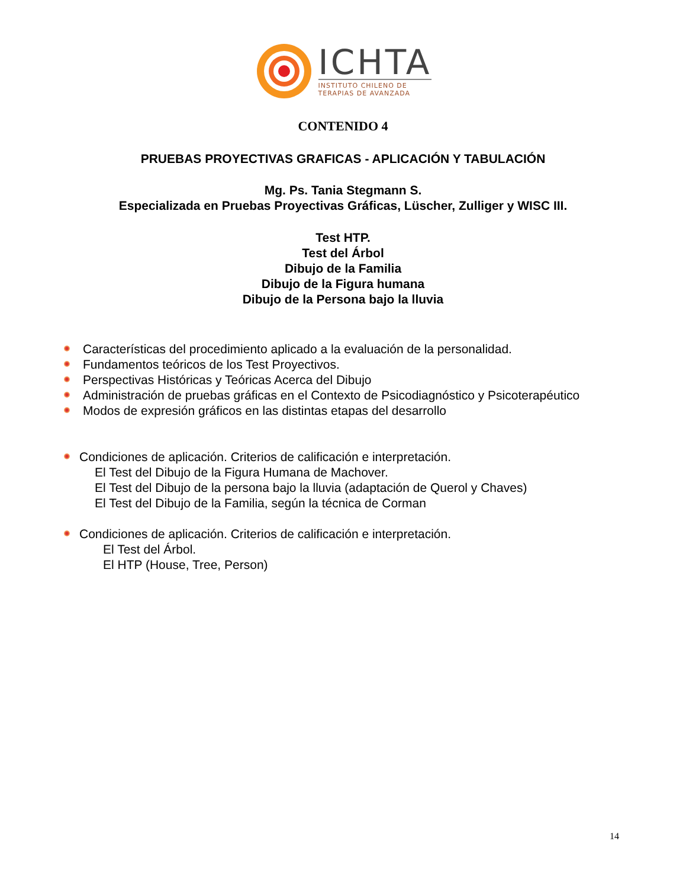ICHTA
INSTITUTO CHILENO DE
TERAPIAS DE AVANZADA
CONTENIDO 4
PRUEBAS PROYECTIVAS GRAFICAS - APLICACIÓN Y TABULACIÓN
Mg. Ps. Tania Stegmann S.
Especializada en Pruebas Proyectivas Gráficas, Lüscher, Zulliger y WISC III.
Test HTP.
Test del Árbol
Dibujo de la Familia
Dibujo de la Figura humana
Dibujo de la Persona bajo la lluvia
Características del procedimiento aplicado a la evaluación de la personalidad.
Fundamentos teóricos de los Test Proyectivos.
Perspectivas Históricas y Teóricas Acerca del Dibujo
Administración de pruebas gráficas en el Contexto de Psicodiagnóstico y Psicoterapéutico
Modos de expresión gráficos en las distintas etapas del desarrollo
Condiciones de aplicación. Criterios de calificación e interpretación.
El Test del Dibujo de la Figura Humana de Machover.
El Test del Dibujo de la persona bajo la lluvia (adaptación de Querol y Chaves)
El Test del Dibujo de la Familia, según la técnica de Corman
Condiciones de aplicación. Criterios de calificación e interpretación.
El Test del Árbol.
El HTP (House, Tree, Person)
14